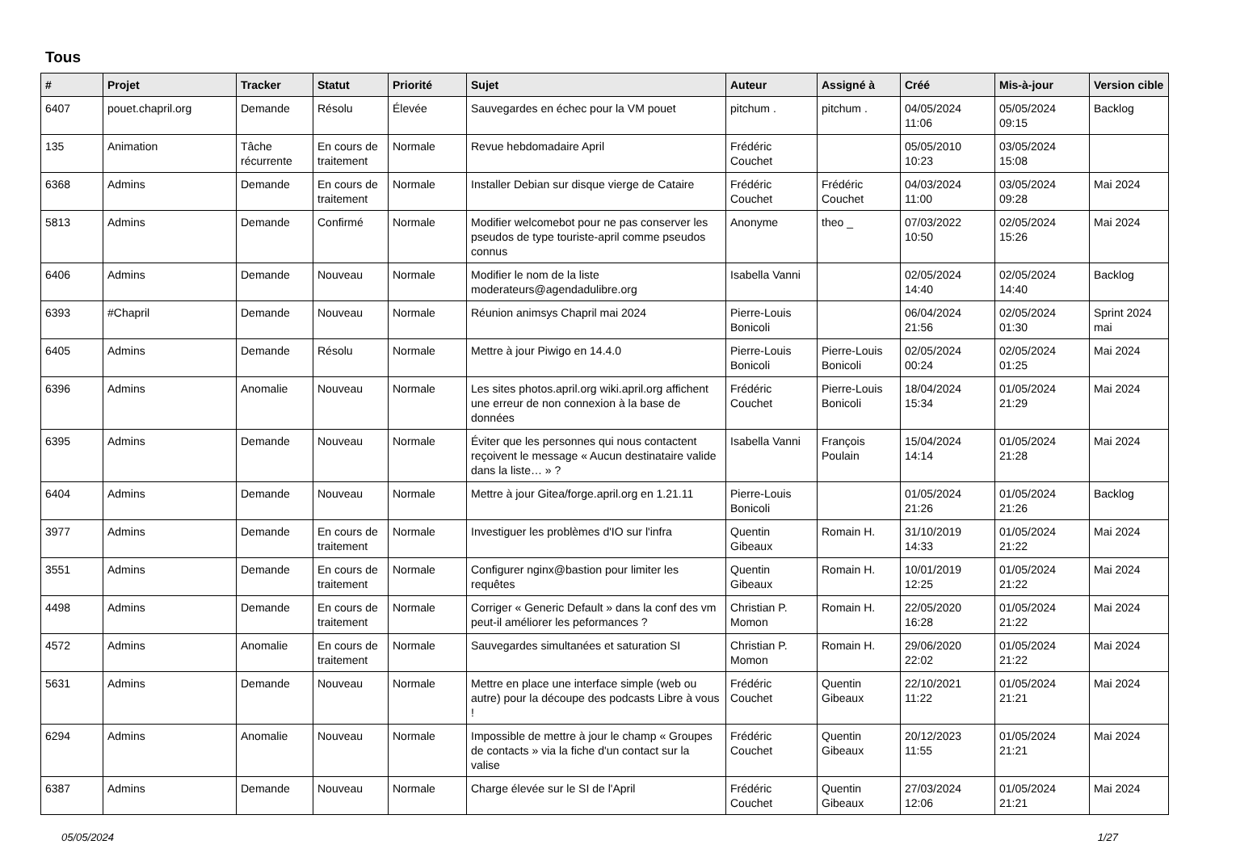Tous
| # | Projet | Tracker | Statut | Priorité | Sujet | Auteur | Assigné à | Créé | Mis-à-jour | Version cible |
| --- | --- | --- | --- | --- | --- | --- | --- | --- | --- | --- |
| 6407 | pouet.chapril.org | Demande | Résolu | Élevée | Sauvegardes en échec pour la VM pouet | pitchum . | pitchum . | 04/05/2024 11:06 | 05/05/2024 09:15 | Backlog |
| 135 | Animation | Tâche récurrente | En cours de traitement | Normale | Revue hebdomadaire April | Frédéric Couchet | | 05/05/2010 10:23 | 03/05/2024 15:08 | |
| 6368 | Admins | Demande | En cours de traitement | Normale | Installer Debian sur disque vierge de Cataire | Frédéric Couchet | Frédéric Couchet | 04/03/2024 11:00 | 03/05/2024 09:28 | Mai 2024 |
| 5813 | Admins | Demande | Confirmé | Normale | Modifier welcomebot pour ne pas conserver les pseudos de type touriste-april comme pseudos connus | Anonyme | theo _ | 07/03/2022 10:50 | 02/05/2024 15:26 | Mai 2024 |
| 6406 | Admins | Demande | Nouveau | Normale | Modifier le nom de la liste moderateurs@agendadulibre.org | Isabella Vanni | | 02/05/2024 14:40 | 02/05/2024 14:40 | Backlog |
| 6393 | #Chapril | Demande | Nouveau | Normale | Réunion animsys Chapril mai 2024 | Pierre-Louis Bonicoli | | 06/04/2024 21:56 | 02/05/2024 01:30 | Sprint 2024 mai |
| 6405 | Admins | Demande | Résolu | Normale | Mettre à jour Piwigo en 14.4.0 | Pierre-Louis Bonicoli | Pierre-Louis Bonicoli | 02/05/2024 00:24 | 02/05/2024 01:25 | Mai 2024 |
| 6396 | Admins | Anomalie | Nouveau | Normale | Les sites photos.april.org wiki.april.org affichent une erreur de non connexion à la base de données | Frédéric Couchet | Pierre-Louis Bonicoli | 18/04/2024 15:34 | 01/05/2024 21:29 | Mai 2024 |
| 6395 | Admins | Demande | Nouveau | Normale | Éviter que les personnes qui nous contactent reçoivent le message « Aucun destinataire valide dans la liste… » ? | Isabella Vanni | François Poulain | 15/04/2024 14:14 | 01/05/2024 21:28 | Mai 2024 |
| 6404 | Admins | Demande | Nouveau | Normale | Mettre à jour Gitea/forge.april.org en 1.21.11 | Pierre-Louis Bonicoli | | 01/05/2024 21:26 | 01/05/2024 21:26 | Backlog |
| 3977 | Admins | Demande | En cours de traitement | Normale | Investiguer les problèmes d'IO sur l'infra | Quentin Gibeaux | Romain H. | 31/10/2019 14:33 | 01/05/2024 21:22 | Mai 2024 |
| 3551 | Admins | Demande | En cours de traitement | Normale | Configurer nginx@bastion pour limiter les requêtes | Quentin Gibeaux | Romain H. | 10/01/2019 12:25 | 01/05/2024 21:22 | Mai 2024 |
| 4498 | Admins | Demande | En cours de traitement | Normale | Corriger « Generic Default » dans la conf des vm peut-il améliorer les peformances ? | Christian P. Momon | Romain H. | 22/05/2020 16:28 | 01/05/2024 21:22 | Mai 2024 |
| 4572 | Admins | Anomalie | En cours de traitement | Normale | Sauvegardes simultanées et saturation SI | Christian P. Momon | Romain H. | 29/06/2020 22:02 | 01/05/2024 21:22 | Mai 2024 |
| 5631 | Admins | Demande | Nouveau | Normale | Mettre en place une interface simple (web ou autre) pour la découpe des podcasts Libre à vous ! | Frédéric Couchet | Quentin Gibeaux | 22/10/2021 11:22 | 01/05/2024 21:21 | Mai 2024 |
| 6294 | Admins | Anomalie | Nouveau | Normale | Impossible de mettre à jour le champ « Groupes de contacts » via la fiche d'un contact sur la valise | Frédéric Couchet | Quentin Gibeaux | 20/12/2023 11:55 | 01/05/2024 21:21 | Mai 2024 |
| 6387 | Admins | Demande | Nouveau | Normale | Charge élevée sur le SI de l'April | Frédéric Couchet | Quentin Gibeaux | 27/03/2024 12:06 | 01/05/2024 21:21 | Mai 2024 |
05/05/2024 1/27